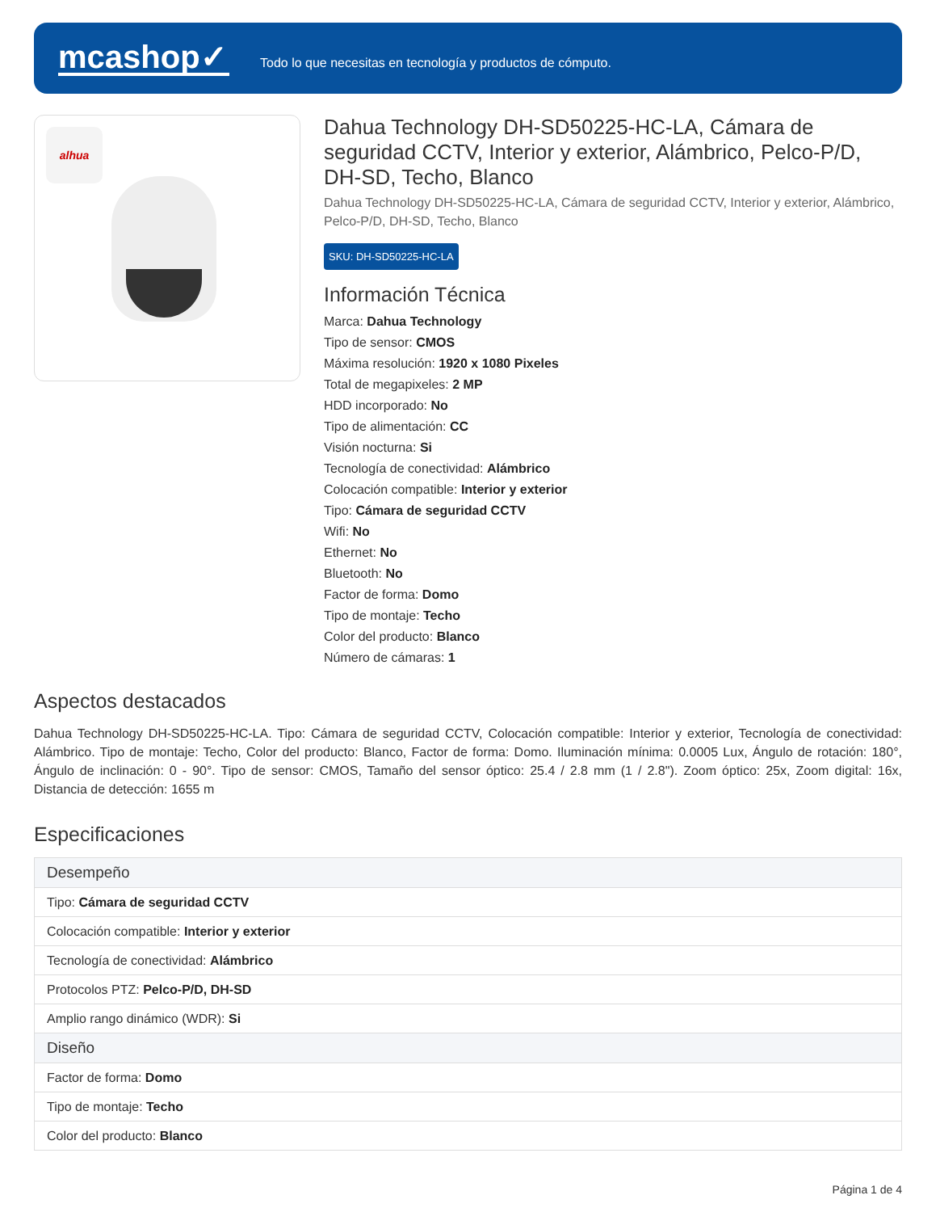mcashop✓
Todo lo que necesitas en tecnología y productos de cómputo.
alhua
Dahua Technology DH-SD50225-HC-LA, Cámara de seguridad CCTV, Interior y exterior, Alámbrico, Pelco-P/D, DH-SD, Techo, Blanco
Dahua Technology DH-SD50225-HC-LA, Cámara de seguridad CCTV, Interior y exterior, Alámbrico, Pelco-P/D, DH-SD, Techo, Blanco
SKU: DH-SD50225-HC-LA
Información Técnica
Marca: Dahua Technology
Tipo de sensor: CMOS
Máxima resolución: 1920 x 1080 Pixeles
Total de megapixeles: 2 MP
HDD incorporado: No
Tipo de alimentación: CC
Visión nocturna: Si
Tecnología de conectividad: Alámbrico
Colocación compatible: Interior y exterior
Tipo: Cámara de seguridad CCTV
Wifi: No
Ethernet: No
Bluetooth: No
Factor de forma: Domo
Tipo de montaje: Techo
Color del producto: Blanco
Número de cámaras: 1
Aspectos destacados
Dahua Technology DH-SD50225-HC-LA. Tipo: Cámara de seguridad CCTV, Colocación compatible: Interior y exterior, Tecnología de conectividad: Alámbrico. Tipo de montaje: Techo, Color del producto: Blanco, Factor de forma: Domo. Iluminación mínima: 0.0005 Lux, Ángulo de rotación: 180°, Ángulo de inclinación: 0 - 90°. Tipo de sensor: CMOS, Tamaño del sensor óptico: 25.4 / 2.8 mm (1 / 2.8"). Zoom óptico: 25x, Zoom digital: 16x, Distancia de detección: 1655 m
Especificaciones
| Desempeño |
| --- |
| Tipo: Cámara de seguridad CCTV |
| Colocación compatible: Interior y exterior |
| Tecnología de conectividad: Alámbrico |
| Protocolos PTZ: Pelco-P/D, DH-SD |
| Amplio rango dinámico (WDR): Si |
| Diseño |
| Factor de forma: Domo |
| Tipo de montaje: Techo |
| Color del producto: Blanco |
Página 1 de 4